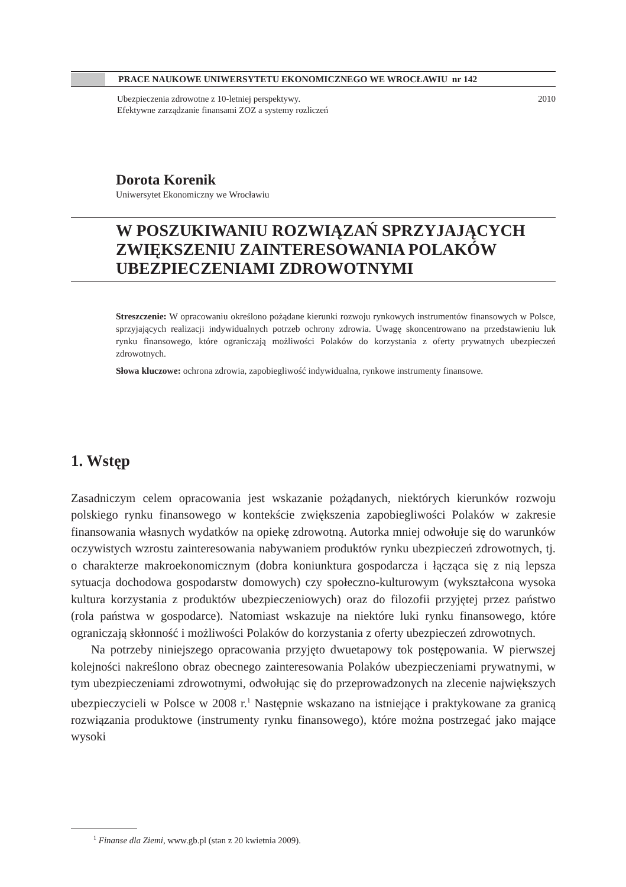PRACE NAUKOWE UNIWERSYTETU EKONOMICZNEGO WE WROCŁAWIU nr 142
Ubezpieczenia zdrowotne z 10-letniej perspektywy.
Efektywne zarządzanie finansami ZOZ a systemy rozliczeń
2010
Dorota Korenik
Uniwersytet Ekonomiczny we Wrocławiu
W POSZUKIWANIU ROZWIĄZAŃ SPRZYJAJĄCYCH ZWIĘKSZENIU ZAINTERESOWANIA POLAKÓW UBEZPIECZENIAMI ZDROWOTNYMI
Streszczenie: W opracowaniu określono pożądane kierunki rozwoju rynkowych instrumentów finansowych w Polsce, sprzyjających realizacji indywidualnych potrzeb ochrony zdrowia. Uwagę skoncentrowano na przedstawieniu luk rynku finansowego, które ograniczają możliwości Polaków do korzystania z oferty prywatnych ubezpieczeń zdrowotnych.
Słowa kluczowe: ochrona zdrowia, zapobiegliwość indywidualna, rynkowe instrumenty finansowe.
1. Wstęp
Zasadniczym celem opracowania jest wskazanie pożądanych, niektórych kierunków rozwoju polskiego rynku finansowego w kontekście zwiększenia zapobiegliwości Polaków w zakresie finansowania własnych wydatków na opiekę zdrowotną. Autorka mniej odwołuje się do warunków oczywistych wzrostu zainteresowania nabywaniem produktów rynku ubezpieczeń zdrowotnych, tj. o charakterze makroekonomicznym (dobra koniunktura gospodarcza i łącząca się z nią lepsza sytuacja dochodowa gospodarstw domowych) czy społeczno-kulturowym (wykształcona wysoka kultura korzystania z produktów ubezpieczeniowych) oraz do filozofii przyjętej przez państwo (rola państwa w gospodarce). Natomiast wskazuje na niektóre luki rynku finansowego, które ograniczają skłonność i możliwości Polaków do korzystania z oferty ubezpieczeń zdrowotnych.
Na potrzeby niniejszego opracowania przyjęto dwuetapowy tok postępowania. W pierwszej kolejności nakreślono obraz obecnego zainteresowania Polaków ubezpieczeniami prywatnymi, w tym ubezpieczeniami zdrowotnymi, odwołując się do przeprowadzonych na zlecenie największych ubezpieczycieli w Polsce w 2008 r.<sup>1</sup> Następnie wskazano na istniejące i praktykowane za granicą rozwiązania produktowe (instrumenty rynku finansowego), które można postrzegać jako mające wysoki
<sup>1</sup> Finanse dla Ziemi, www.gb.pl (stan z 20 kwietnia 2009).